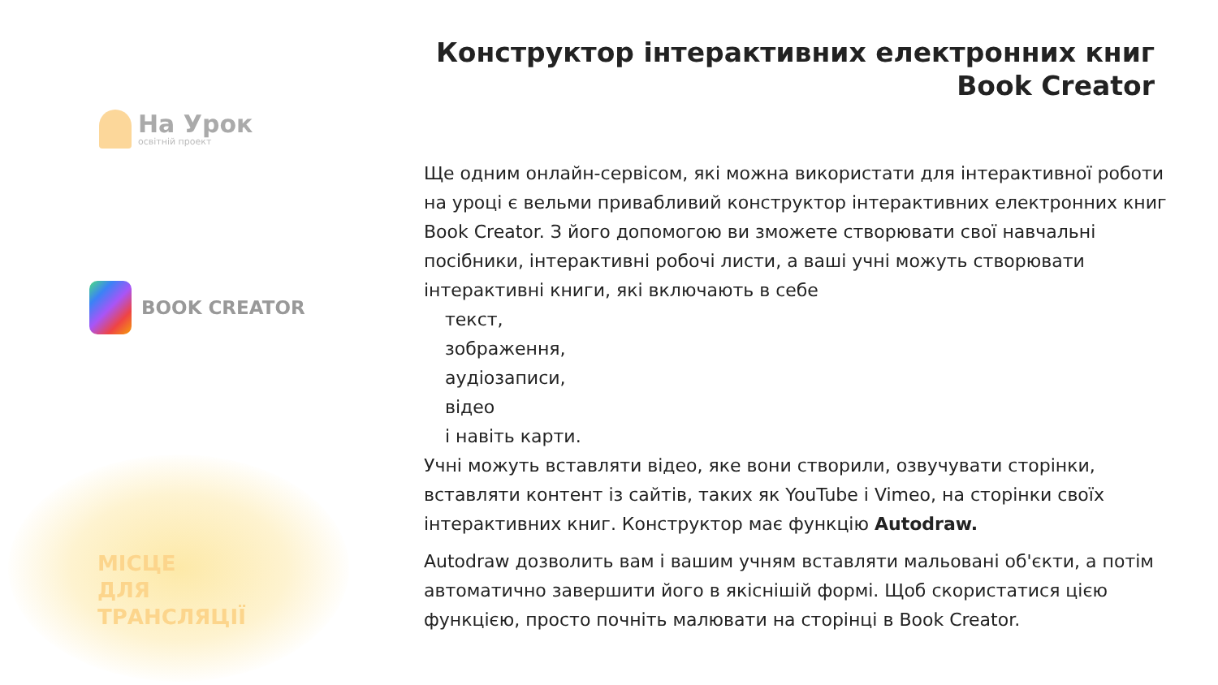На Урок
освітній проект
BOOK CREATOR
МІСЦЕ
ДЛЯ
ТРАНСЛЯЦІЇ
Конструктор інтерактивних електронних книг
Book Creator
Ще одним онлайн-сервісом, які можна використати для інтерактивної роботи на уроці є вельми привабливий конструктор інтерактивних електронних книг Book Creator. З його допомогою ви зможете створювати свої навчальні посібники, інтерактивні робочі листи, а ваші учні можуть створювати інтерактивні книги, які включають в себе
текст,
зображення,
аудіозаписи,
відео
і навіть карти.
Учні можуть вставляти відео, яке вони створили, озвучувати сторінки, вставляти контент із сайтів, таких як YouTube і Vimeo, на сторінки своїх інтерактивних книг. Конструктор має функцію Autodraw.
Autodraw дозволить вам і вашим учням вставляти мальовані об'єкти, а потім автоматично завершити його в якіснішій формі. Щоб скористатися цією функцією, просто почніть малювати на сторінці в Book Creator.